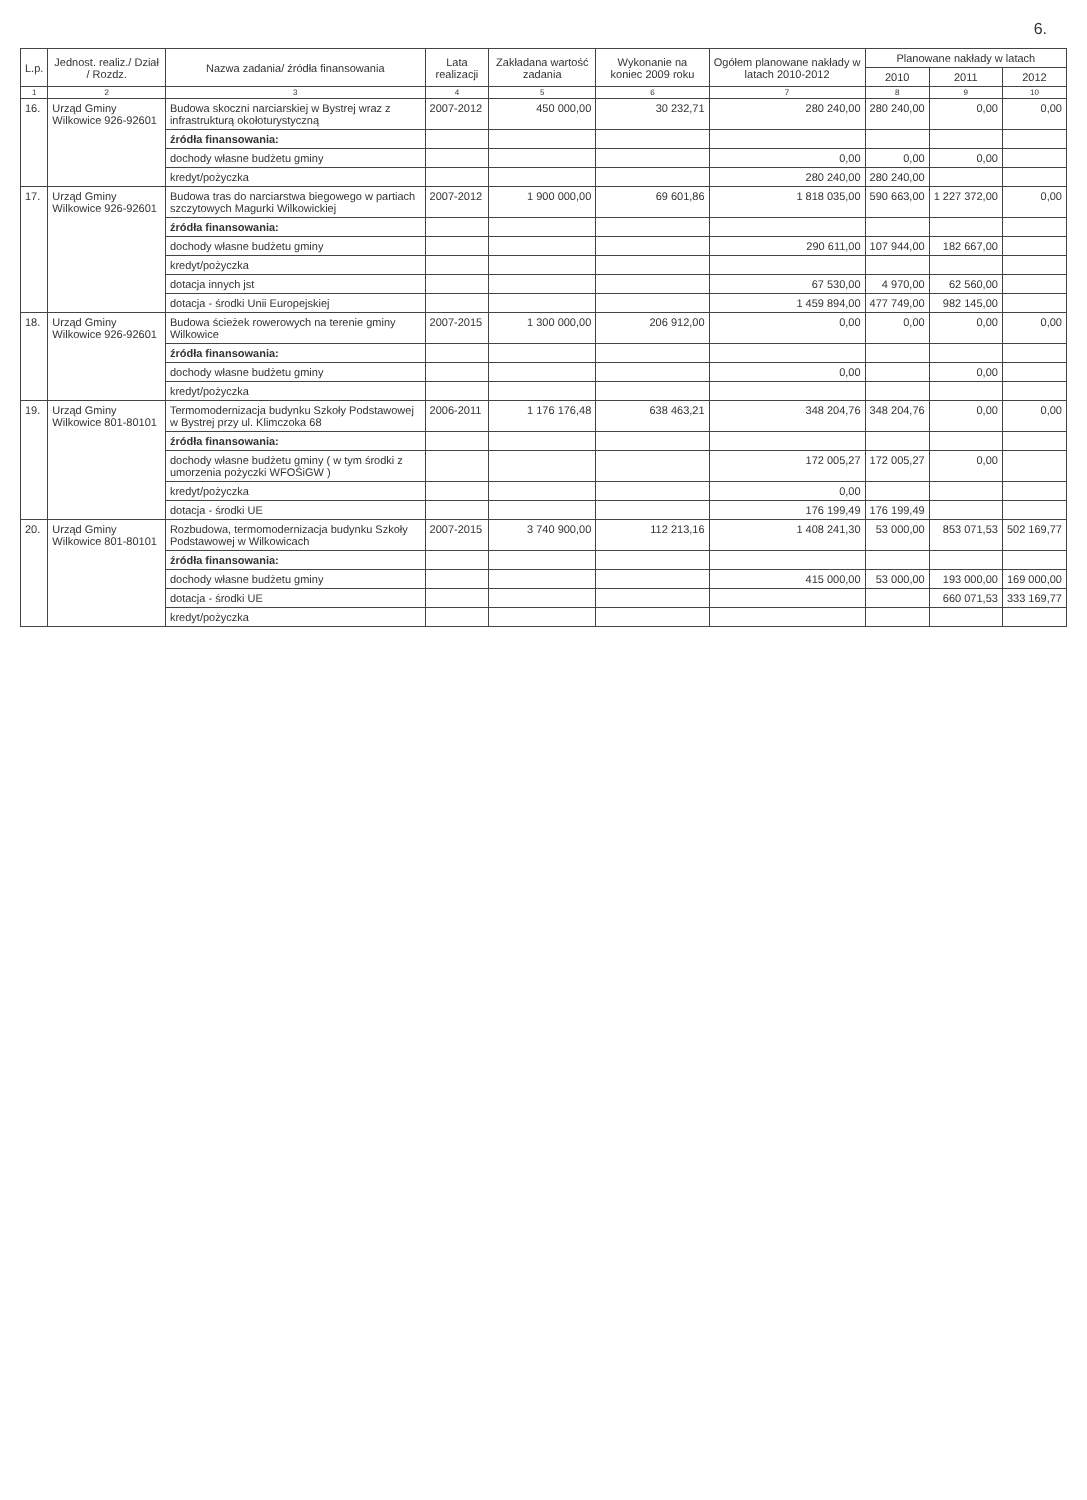6.
| L.p. | Jednost. realiz./ Dział / Rozdz. | Nazwa zadania/ źródła finansowania | Lata realizacji | Zakładana wartość zadania | Wykonanie na koniec 2009 roku | Ogółem planowane nakłady w latach 2010-2012 | Planowane nakłady w latach | | |
| --- | --- | --- | --- | --- | --- | --- | --- | --- | --- |
| | | | | | | | 2010 | 2011 | 2012 |
| 1 | 2 | 3 | 4 | 5 | 6 | 7 | 8 | 9 | 10 |
| 16. | Urząd Gminy Wilkowice 926-92601 | Budowa skoczni narciarskiej w Bystrej wraz z infrastrukturą okołoturystyczną | 2007-2012 | 450 000,00 | 30 232,71 | 280 240,00 | 280 240,00 | 0,00 | 0,00 |
| | | źródła finansowania: | | | | | | | |
| | | dochody własne budżetu gminy | | | | 0,00 | 0,00 | 0,00 | |
| | | kredyt/pożyczka | | | | 280 240,00 | 280 240,00 | | |
| 17. | Urząd Gminy Wilkowice 926-92601 | Budowa tras do narciarstwa biegowego w partiach szczytowych Magurki Wilkowickiej | 2007-2012 | 1 900 000,00 | 69 601,86 | 1 818 035,00 | 590 663,00 | 1 227 372,00 | 0,00 |
| | | źródła finansowania: | | | | | | | |
| | | dochody własne budżetu gminy | | | | 290 611,00 | 107 944,00 | 182 667,00 | |
| | | kredyt/pożyczka | | | | | | | |
| | | dotacja innych jst | | | | 67 530,00 | 4 970,00 | 62 560,00 | |
| | | dotacja - środki Unii Europejskiej | | | | 1 459 894,00 | 477 749,00 | 982 145,00 | |
| 18. | Urząd Gminy Wilkowice 926-92601 | Budowa ścieżek rowerowych na terenie gminy Wilkowice | 2007-2015 | 1 300 000,00 | 206 912,00 | 0,00 | 0,00 | 0,00 | 0,00 |
| | | źródła finansowania: | | | | | | | |
| | | dochody własne budżetu gminy | | | | 0,00 | | 0,00 | |
| | | kredyt/pożyczka | | | | | | | |
| 19. | Urząd Gminy Wilkowice 801-80101 | Termomodernizacja budynku Szkoły Podstawowej w Bystrej przy ul. Klimczoka 68 | 2006-2011 | 1 176 176,48 | 638 463,21 | 348 204,76 | 348 204,76 | 0,00 | 0,00 |
| | | źródła finansowania: | | | | | | | |
| | | dochody własne budżetu gminy ( w tym środki z umorzenia pożyczki WFOŚiGW ) | | | | 172 005,27 | 172 005,27 | 0,00 | |
| | | kredyt/pożyczka | | | | 0,00 | | | |
| | | dotacja - środki UE | | | | 176 199,49 | 176 199,49 | | |
| 20. | Urząd Gminy Wilkowice 801-80101 | Rozbudowa, termomodernizacja budynku Szkoły Podstawowej w Wilkowicach | 2007-2015 | 3 740 900,00 | 112 213,16 | 1 408 241,30 | 53 000,00 | 853 071,53 | 502 169,77 |
| | | źródła finansowania: | | | | | | | |
| | | dochody własne budżetu gminy | | | | 415 000,00 | 53 000,00 | 193 000,00 | 169 000,00 |
| | | dotacja - środki UE | | | | | | 660 071,53 | 333 169,77 |
| | | kredyt/pożyczka | | | | | | | |